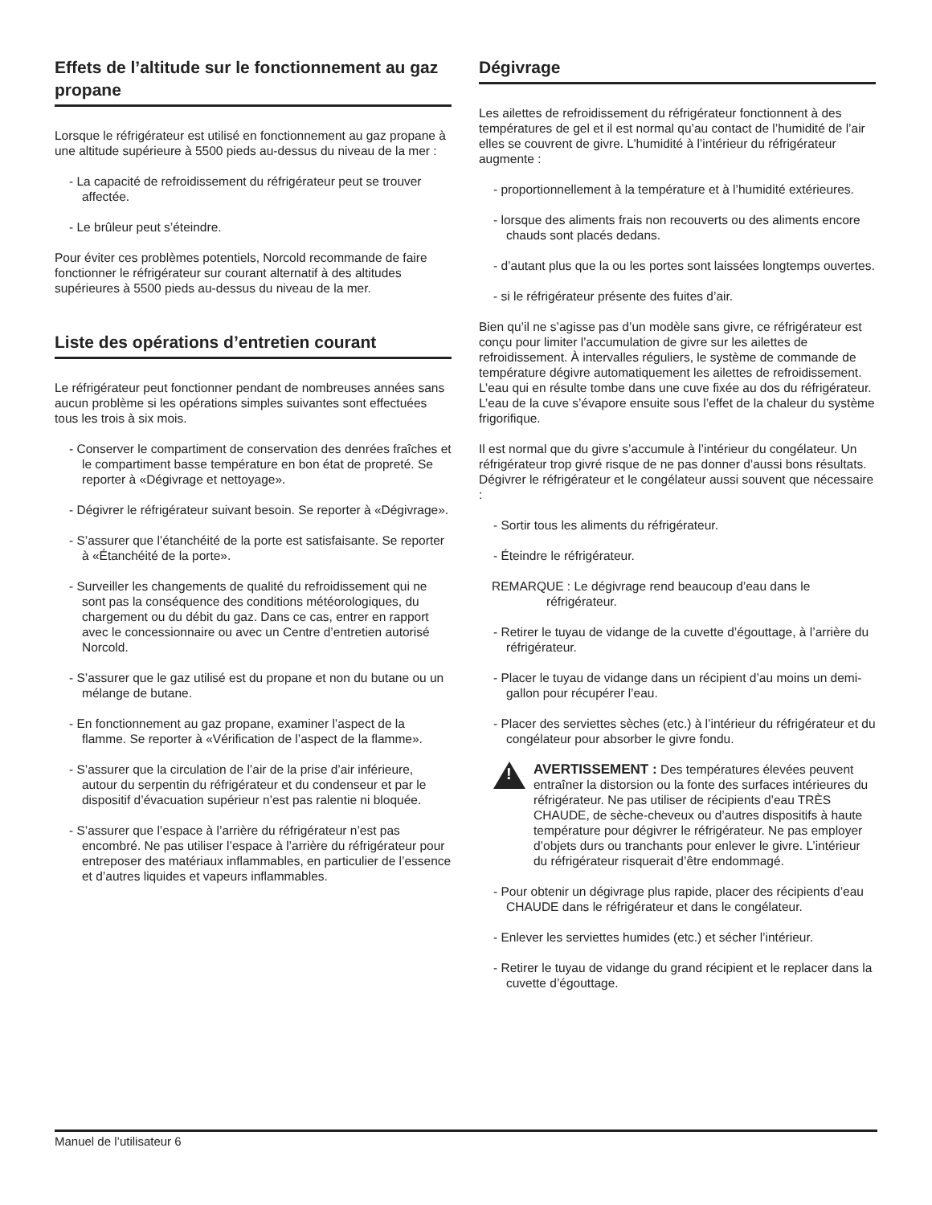Effets de l’altitude sur le fonctionnement au gaz propane
Lorsque le réfrigérateur est utilisé en fonctionnement au gaz propane à une altitude supérieure à 5500 pieds au-dessus du niveau de la mer :
- La capacité de refroidissement du réfrigérateur peut se trouver affectée.
- Le brûleur peut s’éteindre.
Pour éviter ces problèmes potentiels, Norcold recommande de faire fonctionner le réfrigérateur sur courant alternatif à des altitudes supérieures à 5500 pieds au-dessus du niveau de la mer.
Liste des opérations d’entretien courant
Le réfrigérateur peut fonctionner pendant de nombreuses années sans aucun problème si les opérations simples suivantes sont effectuées tous les trois à six mois.
- Conserver le compartiment de conservation des denrées fraîches et le compartiment basse température en bon état de propreté. Se reporter à «Dégivrage et nettoyage».
- Dégivrer le réfrigérateur suivant besoin. Se reporter à «Dégivrage».
- S’assurer que l’étanchéité de la porte est satisfaisante. Se reporter à «Étanchéité de la porte».
- Surveiller les changements de qualité du refroidissement qui ne sont pas la conséquence des conditions météorologiques, du chargement ou du débit du gaz. Dans ce cas, entrer en rapport avec le concessionnaire ou avec un Centre d’entretien autorisé Norcold.
- S’assurer que le gaz utilisé est du propane et non du butane ou un mélange de butane.
- En fonctionnement au gaz propane, examiner l’aspect de la flamme. Se reporter à «Vérification de l’aspect de la flamme».
- S’assurer que la circulation de l’air de la prise d’air inférieure, autour du serpentin du réfrigérateur et du condenseur et par le dispositif d’évacuation supérieur n’est pas ralentie ni bloquée.
- S’assurer que l’espace à l’arrière du réfrigérateur n’est pas encombré. Ne pas utiliser l’espace à l’arrière du réfrigérateur pour entreposer des matériaux inflammables, en particulier de l’essence et d’autres liquides et vapeurs inflammables.
Dégivrage
Les ailettes de refroidissement du réfrigérateur fonctionnent à des températures de gel et il est normal qu’au contact de l’humidité de l’air elles se couvrent de givre. L’humidité à l’intérieur du réfrigérateur augmente :
- proportionnellement à la température et à l’humidité extérieures.
- lorsque des aliments frais non recouverts ou des aliments encore chauds sont placés dedans.
- d’autant plus que la ou les portes sont laissées longtemps ouvertes.
- si le réfrigérateur présente des fuites d’air.
Bien qu’il ne s’agisse pas d’un modèle sans givre, ce réfrigérateur est conçu pour limiter l’accumulation de givre sur les ailettes de refroidissement. À intervalles réguliers, le système de commande de température dégivre automatiquement les ailettes de refroidissement. L’eau qui en résulte tombe dans une cuve fixée au dos du réfrigérateur. L’eau de la cuve s’évapore ensuite sous l’effet de la chaleur du système frigorifique.
Il est normal que du givre s’accumule à l’intérieur du congélateur. Un réfrigérateur trop givré risque de ne pas donner d’aussi bons résultats. Dégivrer le réfrigérateur et le congélateur aussi souvent que nécessaire :
- Sortir tous les aliments du réfrigérateur.
- Éteindre le réfrigérateur.
REMARQUE : Le dégivrage rend beaucoup d’eau dans le
réfrigérateur.
- Retirer le tuyau de vidange de la cuvette d’égouttage, à l’arrière du réfrigérateur.
- Placer le tuyau de vidange dans un récipient d’au moins un demi-gallon pour récupérer l’eau.
- Placer des serviettes sèches (etc.) à l’intérieur du réfrigérateur et du congélateur pour absorber le givre fondu.
!
AVERTISSEMENT : Des températures élevées peuvent entraîner la distorsion ou la fonte des surfaces intérieures du réfrigérateur. Ne pas utiliser de récipients d’eau TRÈS CHAUDE, de sèche-cheveux ou d’autres dispositifs à haute température pour dégivrer le réfrigérateur. Ne pas employer d’objets durs ou tranchants pour enlever le givre. L’intérieur du réfrigérateur risquerait d’être endommagé.
- Pour obtenir un dégivrage plus rapide, placer des récipients d’eau CHAUDE dans le réfrigérateur et dans le congélateur.
- Enlever les serviettes humides (etc.) et sécher l’intérieur.
- Retirer le tuyau de vidange du grand récipient et le replacer dans la cuvette d’égouttage.
Manuel de l’utilisateur 6